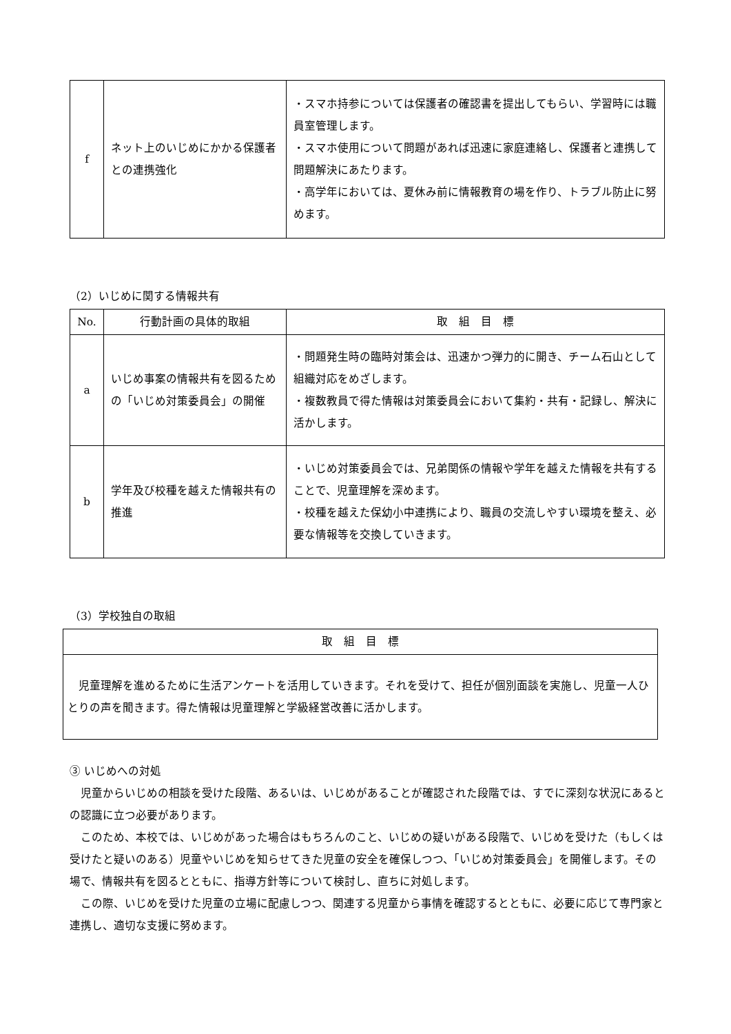| f | ネット上のいじめにかかる保護者との連携強化 | ・スマホ持参については保護者の確認書を提出してもらい、学習時には職員室管理します。 ・スマホ使用について問題があれば迅速に家庭連絡し、保護者と連携して問題解決にあたります。 ・高学年においては、夏休み前に情報教育の場を作り、トラブル防止に努めます。 |
（2）いじめに関する情報共有
| No. | 行動計画の具体的取組 | 取 組 目 標 |
| --- | --- | --- |
| a | いじめ事案の情報共有を図るための「いじめ対策委員会」の開催 | ・問題発生時の臨時対策会は、迅速かつ弾力的に開き、チーム石山として組織対応をめざします。 ・複数教員で得た情報は対策委員会において集約・共有・記録し、解決に活かします。 |
| b | 学年及び校種を越えた情報共有の推進 | ・いじめ対策委員会では、兄弟関係の情報や学年を越えた情報を共有することで、児童理解を深めます。 ・校種を越えた保幼小中連携により、職員の交流しやすい環境を整え、必要な情報等を交換していきます。 |
（3）学校独自の取組
| 取 組 目 標 |
| --- |
| 児童理解を進めるために生活アンケートを活用していきます。それを受けて、担任が個別面談を実施し、児童一人ひとりの声を聞きます。得た情報は児童理解と学級経営改善に活かします。 |
③ いじめへの対処
児童からいじめの相談を受けた段階、あるいは、いじめがあることが確認された段階では、すでに深刻な状況にあるとの認識に立つ必要があります。
このため、本校では、いじめがあった場合はもちろんのこと、いじめの疑いがある段階で、いじめを受けた（もしくは受けたと疑いのある）児童やいじめを知らせてきた児童の安全を確保しつつ、「いじめ対策委員会」を開催します。その場で、情報共有を図るとともに、指導方針等について検討し、直ちに対処します。
この際、いじめを受けた児童の立場に配慮しつつ、関連する児童から事情を確認するとともに、必要に応じて専門家と連携し、適切な支援に努めます。